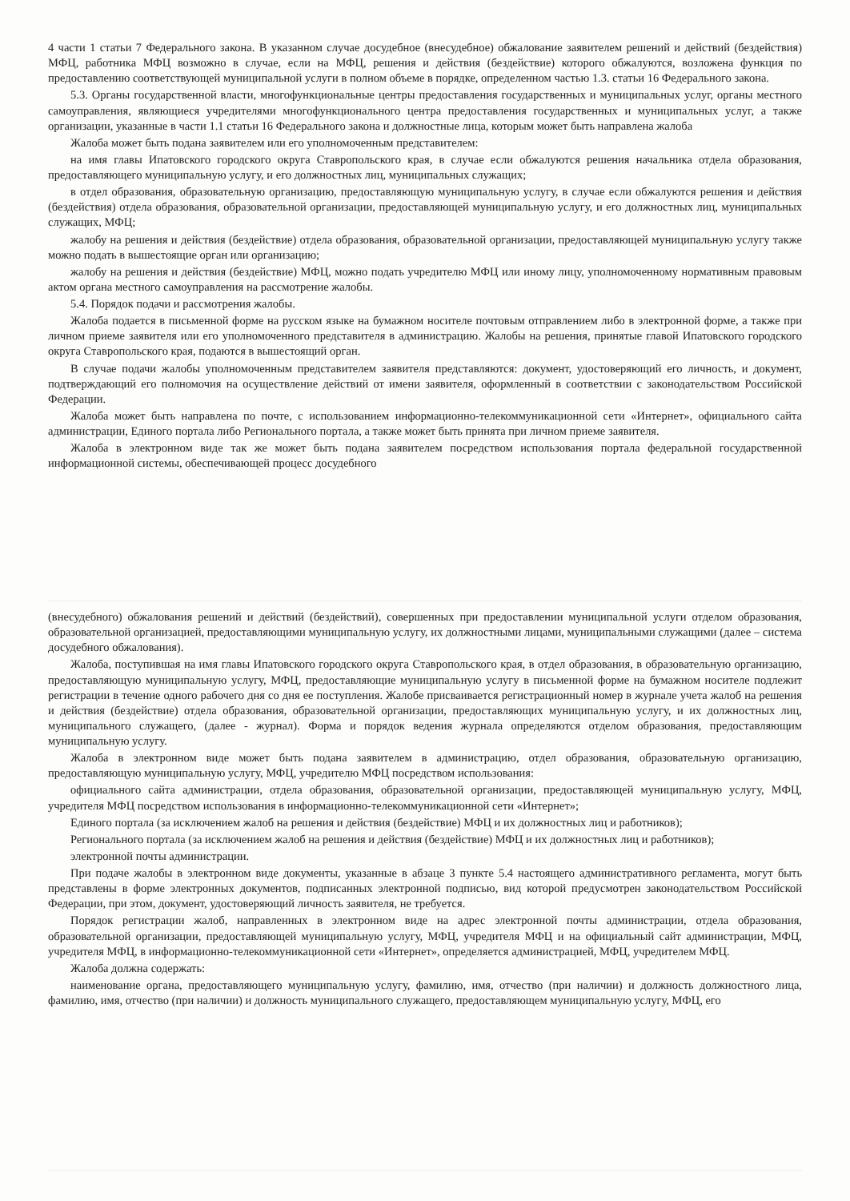4 части 1 статьи 7 Федерального закона. В указанном случае досудебное (внесудебное) обжалование заявителем решений и действий (бездействия) МФЦ, работника МФЦ возможно в случае, если на МФЦ, решения и действия (бездействие) которого обжалуются, возложена функция по предоставлению соответствующей муниципальной услуги в полном объеме в порядке, определенном частью 1.3. статьи 16 Федерального закона.
5.3. Органы государственной власти, многофункциональные центры предоставления государственных и муниципальных услуг, органы местного самоуправления, являющиеся учредителями многофункционального центра предоставления государственных и муниципальных услуг, а также организации, указанные в части 1.1 статьи 16 Федерального закона и должностные лица, которым может быть направлена жалоба
Жалоба может быть подана заявителем или его уполномоченным представителем:
на имя главы Ипатовского городского округа Ставропольского края, в случае если обжалуются решения начальника отдела образования, предоставляющего муниципальную услугу, и его должностных лиц, муниципальных служащих;
в отдел образования, образовательную организацию, предоставляющую муниципальную услугу, в случае если обжалуются решения и действия (бездействия) отдела образования, образовательной организации, предоставляющей муниципальную услугу, и его должностных лиц, муниципальных служащих, МФЦ;
жалобу на решения и действия (бездействие) отдела образования, образовательной организации, предоставляющей муниципальную услугу также можно подать в вышестоящие орган или организацию;
жалобу на решения и действия (бездействие) МФЦ, можно подать учредителю МФЦ или иному лицу, уполномоченному нормативным правовым актом органа местного самоуправления на рассмотрение жалобы.
5.4. Порядок подачи и рассмотрения жалобы.
Жалоба подается в письменной форме на русском языке на бумажном носителе почтовым отправлением либо в электронной форме, а также при личном приеме заявителя или его уполномоченного представителя в администрацию. Жалобы на решения, принятые главой Ипатовского городского округа Ставропольского края, подаются в вышестоящий орган.
В случае подачи жалобы уполномоченным представителем заявителя представляются: документ, удостоверяющий его личность, и документ, подтверждающий его полномочия на осуществление действий от имени заявителя, оформленный в соответствии с законодательством Российской Федерации.
Жалоба может быть направлена по почте, с использованием информационно-телекоммуникационной сети «Интернет», официального сайта администрации, Единого портала либо Регионального портала, а также может быть принята при личном приеме заявителя.
Жалоба в электронном виде так же может быть подана заявителем посредством использования портала федеральной государственной информационной системы, обеспечивающей процесс досудебного
(внесудебного) обжалования решений и действий (бездействий), совершенных при предоставлении муниципальной услуги отделом образования, образовательной организацией, предоставляющими муниципальную услугу, их должностными лицами, муниципальными служащими (далее – система досудебного обжалования).
Жалоба, поступившая на имя главы Ипатовского городского округа Ставропольского края, в отдел образования, в образовательную организацию, предоставляющую муниципальную услугу, МФЦ, предоставляющие муниципальную услугу в письменной форме на бумажном носителе подлежит регистрации в течение одного рабочего дня со дня ее поступления. Жалобе присваивается регистрационный номер в журнале учета жалоб на решения и действия (бездействие) отдела образования, образовательной организации, предоставляющих муниципальную услугу, и их должностных лиц, муниципального служащего, (далее - журнал). Форма и порядок ведения журнала определяются отделом образования, предоставляющим муниципальную услугу.
Жалоба в электронном виде может быть подана заявителем в администрацию, отдел образования, образовательную организацию, предоставляющую муниципальную услугу, МФЦ, учредителю МФЦ посредством использования:
официального сайта администрации, отдела образования, образовательной организации, предоставляющей муниципальную услугу, МФЦ, учредителя МФЦ посредством использования в информационно-телекоммуникационной сети «Интернет»;
Единого портала (за исключением жалоб на решения и действия (бездействие) МФЦ и их должностных лиц и работников);
Регионального портала (за исключением жалоб на решения и действия (бездействие) МФЦ и их должностных лиц и работников);
электронной почты администрации.
При подаче жалобы в электронном виде документы, указанные в абзаце 3 пункте 5.4 настоящего административного регламента, могут быть представлены в форме электронных документов, подписанных электронной подписью, вид которой предусмотрен законодательством Российской Федерации, при этом, документ, удостоверяющий личность заявителя, не требуется.
Порядок регистрации жалоб, направленных в электронном виде на адрес электронной почты администрации, отдела образования, образовательной организации, предоставляющей муниципальную услугу, МФЦ, учредителя МФЦ и на официальный сайт администрации, МФЦ, учредителя МФЦ, в информационно-телекоммуникационной сети «Интернет», определяется администрацией, МФЦ, учредителем МФЦ.
Жалоба должна содержать:
наименование органа, предоставляющего муниципальную услугу, фамилию, имя, отчество (при наличии) и должность должностного лица, фамилию, имя, отчество (при наличии) и должность муниципального служащего, предоставляющем муниципальную услугу, МФЦ, его